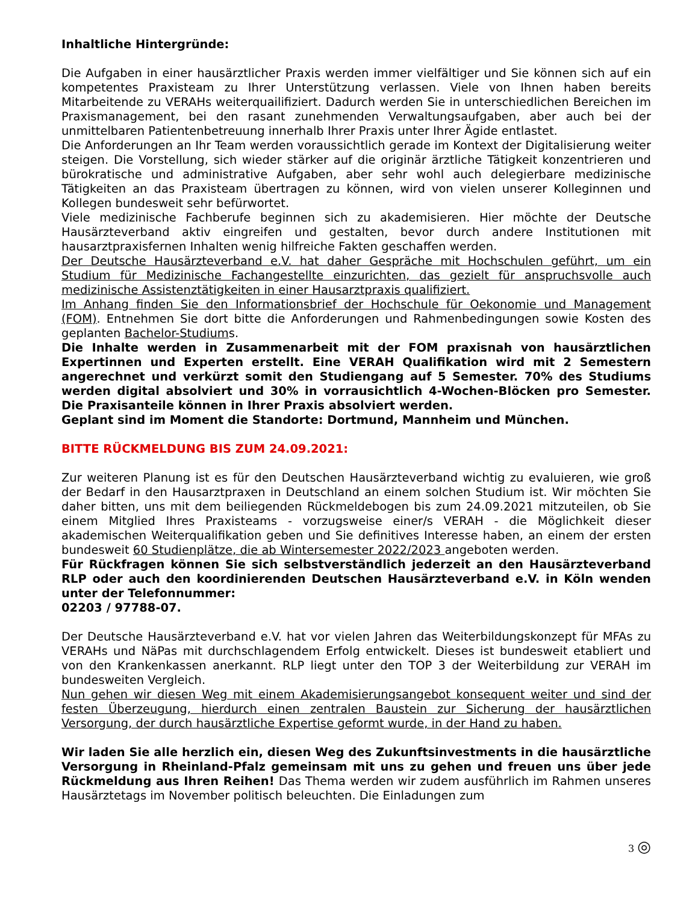Inhaltliche Hintergründe:
Die Aufgaben in einer hausärztlicher Praxis werden immer vielfältiger und Sie können sich auf ein kompetentes Praxisteam zu Ihrer Unterstützung verlassen. Viele von Ihnen haben bereits Mitarbeitende zu VERAHs weiterquailifiziert. Dadurch werden Sie in unterschiedlichen Bereichen im Praxismanagement, bei den rasant zunehmenden Verwaltungsaufgaben, aber auch bei der unmittelbaren Patientenbetreuung innerhalb Ihrer Praxis unter Ihrer Ägide entlastet.
Die Anforderungen an Ihr Team werden voraussichtlich gerade im Kontext der Digitalisierung weiter steigen. Die Vorstellung, sich wieder stärker auf die originär ärztliche Tätigkeit konzentrieren und bürokratische und administrative Aufgaben, aber sehr wohl auch delegierbare medizinische Tätigkeiten an das Praxisteam übertragen zu können, wird von vielen unserer Kolleginnen und Kollegen bundesweit sehr befürwortet.
Viele medizinische Fachberufe beginnen sich zu akademisieren. Hier möchte der Deutsche Hausärzteverband aktiv eingreifen und gestalten, bevor durch andere Institutionen mit hausarztpraxisfernen Inhalten wenig hilfreiche Fakten geschaffen werden.
Der Deutsche Hausärzteverband e.V. hat daher Gespräche mit Hochschulen geführt, um ein Studium für Medizinische Fachangestellte einzurichten, das gezielt für anspruchsvolle auch medizinische Assistenztätigkeiten in einer Hausarztpraxis qualifiziert.
Im Anhang finden Sie den Informationsbrief der Hochschule für Oekonomie und Management (FOM). Entnehmen Sie dort bitte die Anforderungen und Rahmenbedingungen sowie Kosten des geplanten Bachelor-Studiums.
Die Inhalte werden in Zusammenarbeit mit der FOM praxisnah von hausärztlichen Expertinnen und Experten erstellt. Eine VERAH Qualifikation wird mit 2 Semestern angerechnet und verkürzt somit den Studiengang auf 5 Semester. 70% des Studiums werden digital absolviert und 30% in vorrausichtlich 4-Wochen-Blöcken pro Semester. Die Praxisanteile können in Ihrer Praxis absolviert werden.
Geplant sind im Moment die Standorte: Dortmund, Mannheim und München.
BITTE RÜCKMELDUNG BIS ZUM 24.09.2021:
Zur weiteren Planung ist es für den Deutschen Hausärzteverband wichtig zu evaluieren, wie groß der Bedarf in den Hausarztpraxen in Deutschland an einem solchen Studium ist. Wir möchten Sie daher bitten, uns mit dem beiliegenden Rückmeldebogen bis zum 24.09.2021 mitzuteilen, ob Sie einem Mitglied Ihres Praxisteams - vorzugsweise einer/s VERAH - die Möglichkeit dieser akademischen Weiterqualifikation geben und Sie definitives Interesse haben, an einem der ersten bundesweit 60 Studienplätze, die ab Wintersemester 2022/2023 angeboten werden.
Für Rückfragen können Sie sich selbstverständlich jederzeit an den Hausärzteverband RLP oder auch den koordinierenden Deutschen Hausärzteverband e.V. in Köln wenden unter der Telefonnummer:
02203 / 97788-07.
Der Deutsche Hausärzteverband e.V. hat vor vielen Jahren das Weiterbildungskonzept für MFAs zu VERAHs und NäPas mit durchschlagendem Erfolg entwickelt. Dieses ist bundesweit etabliert und von den Krankenkassen anerkannt. RLP liegt unter den TOP 3 der Weiterbildung zur VERAH im bundesweiten Vergleich.
Nun gehen wir diesen Weg mit einem Akademisierungsangebot konsequent weiter und sind der festen Überzeugung, hierdurch einen zentralen Baustein zur Sicherung der hausärztlichen Versorgung, der durch hausärztliche Expertise geformt wurde, in der Hand zu haben.
Wir laden Sie alle herzlich ein, diesen Weg des Zukunftsinvestments in die hausärztliche Versorgung in Rheinland-Pfalz gemeinsam mit uns zu gehen und freuen uns über jede Rückmeldung aus Ihren Reihen! Das Thema werden wir zudem ausführlich im Rahmen unseres Hausärztetags im November politisch beleuchten. Die Einladungen zum
3 ◎